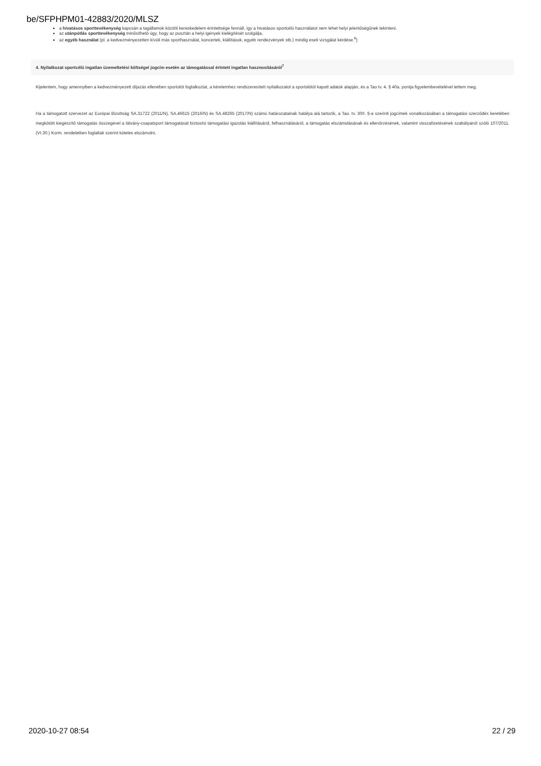be/SFPHPM01-42883/2020/MLSZ
a hivatásos sporttevékenység kapcsán a tagállamok közötti kereskedelem érintettsége fennáll, így a hivatásos sportcélú használatot nem lehet helyi jelentőségűnek tekinteni.
az utánpótlás sporttevékenység minősíthető úgy, hogy az pusztán a helyi igények kielégítését szolgálja,
az egyéb használat (pl. a kedvezményezetten kívüli más sporthasználat, koncertek, kiállítások, egyéb rendezvények stb.) mindig eseti vizsgálat kérdése.<sup>6</sup>]
4. Nyilatkozat sportcélú ingatlan üzemeltetési költségei jogcím esetén az támogatással érintett ingatlan hasznosításáról<sup>7</sup>
Kijelentem, hogy amennyiben a kedvezményezett díjazás ellenében sportolót foglalkoztat, a kérelemhez rendszeresített nyilatkozatot a sportolótól kapott adatok alapján, és a Tao tv. 4. § 40a. pontja figyelembevételével tettem meg.
Ha a támogatott szervezet az Európai Bizottság SA.31722 (2011/N), SA.46615 (2016/N) és SA.48265 (2017/N) számú határozatainak hatálya alá tartozik, a Tao. tv. 30/I. §-a szerinti jogcímek vonatkozásában a támogatási szerződés keretében megkötött kiegészítő támogatás összegével a látvány-csapatsport támogatását biztosító támogatási igazolás kiállításáról, felhasználásáról, a támogatás elszámolásának és ellenőrzésének, valamint visszafizetésének szabályairól szóló 107/2011. (VI.30.) Korm. rendeletben foglaltak szerint köteles elszámolni.
2020-10-27 08:54 22 / 29